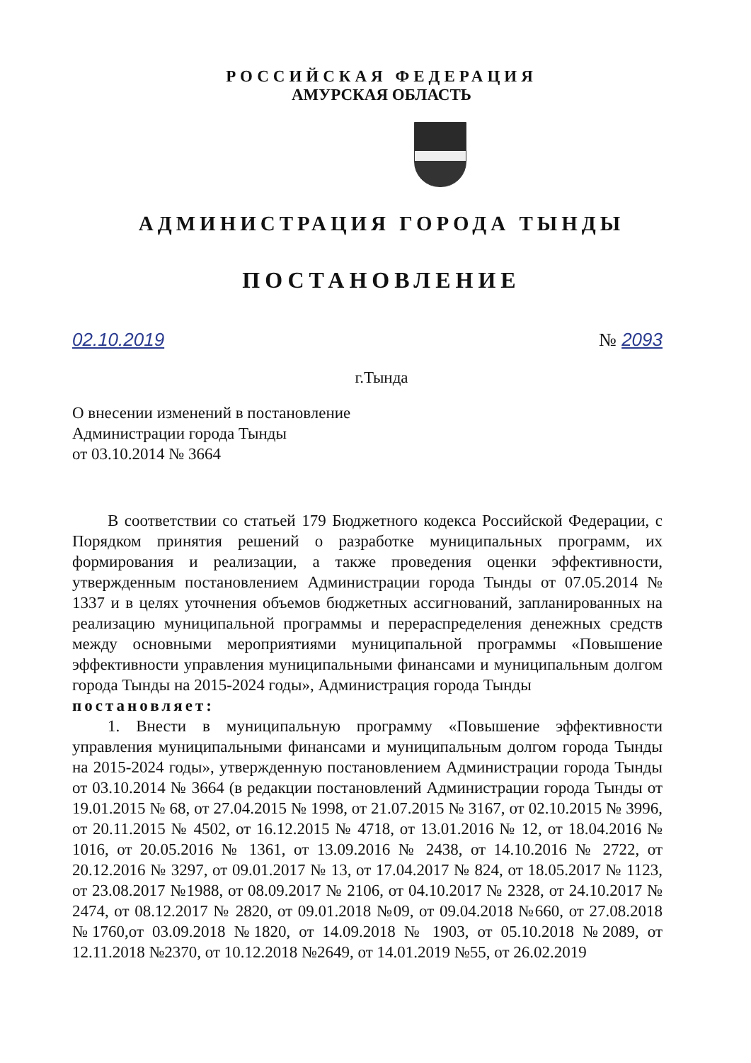РОССИЙСКАЯ ФЕДЕРАЦИЯ
АМУРСКАЯ ОБЛАСТЬ
АДМИНИСТРАЦИЯ ГОРОДА ТЫНДЫ
ПОСТАНОВЛЕНИЕ
02.10.2019 № 2093
г.Тында
О внесении изменений в постановление
Администрации города Тынды
от 03.10.2014 № 3664
В соответствии со статьей 179 Бюджетного кодекса Российской Федерации, с Порядком принятия решений о разработке муниципальных программ, их формирования и реализации, а также проведения оценки эффективности, утвержденным постановлением Администрации города Тынды от 07.05.2014 № 1337 и в целях уточнения объемов бюджетных ассигнований, запланированных на реализацию муниципальной программы и перераспределения денежных средств между основными мероприятиями муниципальной программы «Повышение эффективности управления муниципальными финансами и муниципальным долгом города Тынды на 2015-2024 годы», Администрация города Тынды
постановляет:
1. Внести в муниципальную программу «Повышение эффективности управления муниципальными финансами и муниципальным долгом города Тынды на 2015-2024 годы», утвержденную постановлением Администрации города Тынды от 03.10.2014 № 3664 (в редакции постановлений Администрации города Тынды от 19.01.2015 № 68, от 27.04.2015 № 1998, от 21.07.2015 № 3167, от 02.10.2015 № 3996, от 20.11.2015 № 4502, от 16.12.2015 № 4718, от 13.01.2016 № 12, от 18.04.2016 № 1016, от 20.05.2016 № 1361, от 13.09.2016 № 2438, от 14.10.2016 № 2722, от 20.12.2016 № 3297, от 09.01.2017 № 13, от 17.04.2017 № 824, от 18.05.2017 № 1123, от 23.08.2017 №1988, от 08.09.2017 № 2106, от 04.10.2017 № 2328, от 24.10.2017 № 2474, от 08.12.2017 № 2820, от 09.01.2018 №09, от 09.04.2018 №660, от 27.08.2018 №1760,от 03.09.2018 №1820, от 14.09.2018 № 1903, от 05.10.2018 №2089, от 12.11.2018 №2370, от 10.12.2018 №2649, от 14.01.2019 №55, от 26.02.2019